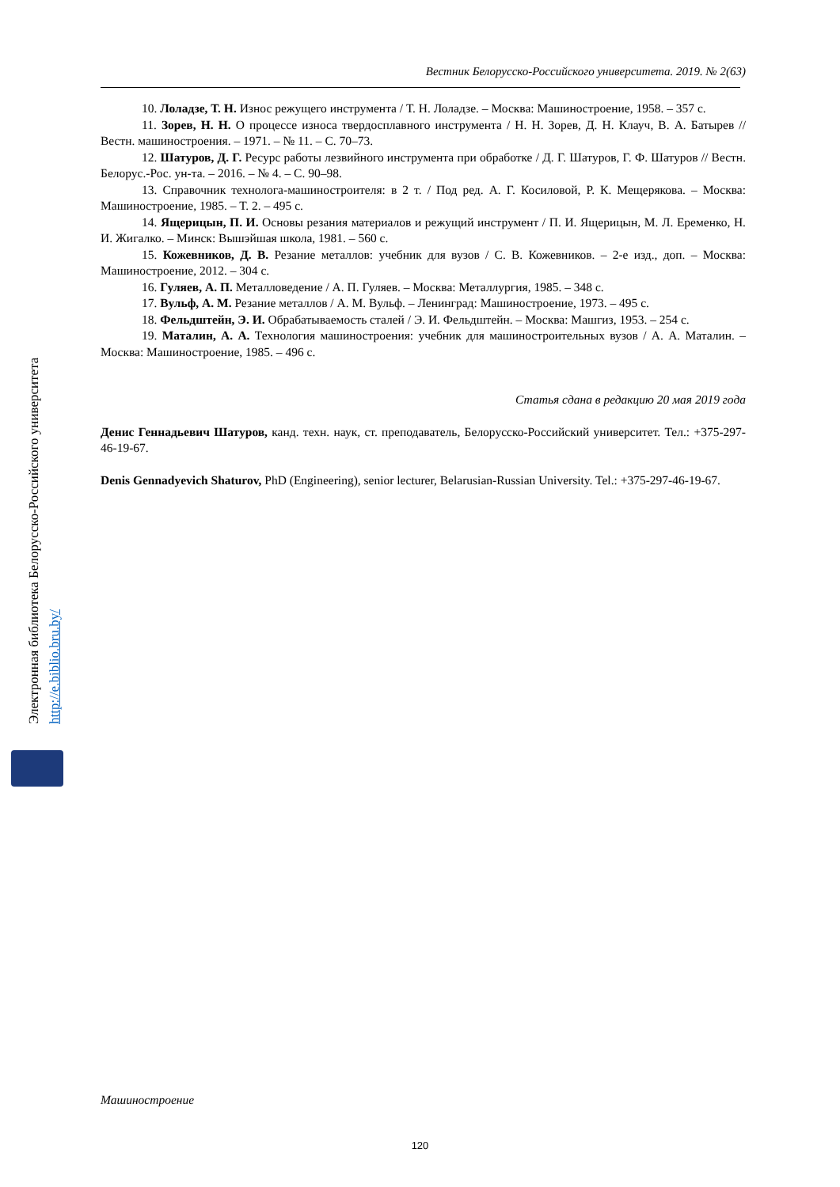Вестник Белорусско-Российского университета. 2019. № 2(63)
10. Лоладзе, Т. Н. Износ режущего инструмента / Т. Н. Лоладзе. – Москва: Машиностроение, 1958. – 357 с.
11. Зорев, Н. Н. О процессе износа твердосплавного инструмента / Н. Н. Зорев, Д. Н. Клауч, В. А. Батырев // Вестн. машиностроения. – 1971. – № 11. – С. 70–73.
12. Шатуров, Д. Г. Ресурс работы лезвийного инструмента при обработке / Д. Г. Шатуров, Г. Ф. Шатуров // Вестн. Белорус.-Рос. ун-та. – 2016. – № 4. – С. 90–98.
13. Справочник технолога-машиностроителя: в 2 т. / Под ред. А. Г. Косиловой, Р. К. Мещерякова. – Москва: Машиностроение, 1985. – Т. 2. – 495 с.
14. Ящерицын, П. И. Основы резания материалов и режущий инструмент / П. И. Ящерицын, М. Л. Еременко, Н. И. Жигалко. – Минск: Вышэйшая школа, 1981. – 560 с.
15. Кожевников, Д. В. Резание металлов: учебник для вузов / С. В. Кожевников. – 2-е изд., доп. – Москва: Машиностроение, 2012. – 304 с.
16. Гуляев, А. П. Металловедение / А. П. Гуляев. – Москва: Металлургия, 1985. – 348 с.
17. Вульф, А. М. Резание металлов / А. М. Вульф. – Ленинград: Машиностроение, 1973. – 495 с.
18. Фельдштейн, Э. И. Обрабатываемость сталей / Э. И. Фельдштейн. – Москва: Машгиз, 1953. – 254 с.
19. Маталин, А. А. Технология машиностроения: учебник для машиностроительных вузов / А. А. Маталин. – Москва: Машиностроение, 1985. – 496 с.
Статья сдана в редакцию 20 мая 2019 года
Денис Геннадьевич Шатуров, канд. техн. наук, ст. преподаватель, Белорусско-Российский университет. Тел.: +375-297-46-19-67.
Denis Gennadyevich Shaturov, PhD (Engineering), senior lecturer, Belarusian-Russian University. Tel.: +375-297-46-19-67.
Электронная библиотека Белорусско-Российского университета
http://e.biblio.bru.by/
Машиностроение
120